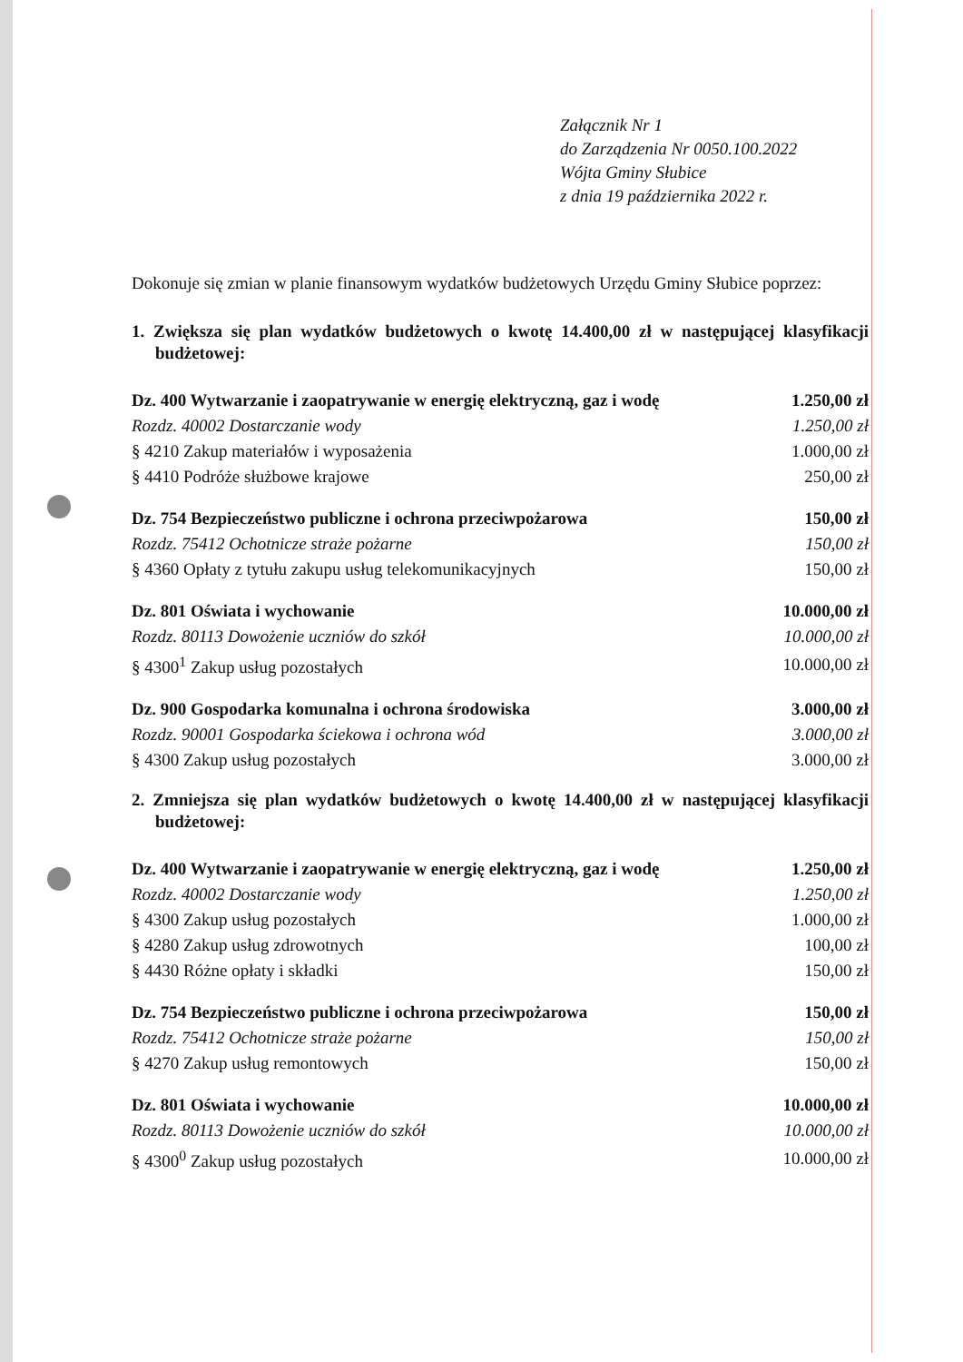Załącznik Nr 1
do Zarządzenia Nr 0050.100.2022
Wójta Gminy Słubice
z dnia 19 października 2022 r.
Dokonuje się zmian w planie finansowym wydatków budżetowych Urzędu Gminy Słubice poprzez:
1. Zwiększa się plan wydatków budżetowych o kwotę 14.400,00 zł w następującej klasyfikacji budżetowej:
| Dz. 400 Wytwarzanie i zaopatrywanie w energię elektryczną, gaz i wodę | 1.250,00 zł |
| Rozdz. 40002 Dostarczanie wody | 1.250,00 zł |
| § 4210 Zakup materiałów i wyposażenia | 1.000,00 zł |
| § 4410 Podróże służbowe krajowe | 250,00 zł |
| Dz. 754 Bezpieczeństwo publiczne i ochrona przeciwpożarowa | 150,00 zł |
| Rozdz. 75412 Ochotnicze straże pożarne | 150,00 zł |
| § 4360 Opłaty z tytułu zakupu usług telekomunikacyjnych | 150,00 zł |
| Dz. 801 Oświata i wychowanie | 10.000,00 zł |
| Rozdz. 80113 Dowożenie uczniów do szkół | 10.000,00 zł |
| § 4300<sup>1</sup> Zakup usług pozostałych | 10.000,00 zł |
| Dz. 900 Gospodarka komunalna i ochrona środowiska | 3.000,00 zł |
| Rozdz. 90001 Gospodarka ściekowa i ochrona wód | 3.000,00 zł |
| § 4300 Zakup usług pozostałych | 3.000,00 zł |
2. Zmniejsza się plan wydatków budżetowych o kwotę 14.400,00 zł w następującej klasyfikacji budżetowej:
| Dz. 400 Wytwarzanie i zaopatrywanie w energię elektryczną, gaz i wodę | 1.250,00 zł |
| Rozdz. 40002 Dostarczanie wody | 1.250,00 zł |
| § 4300 Zakup usług pozostałych | 1.000,00 zł |
| § 4280 Zakup usług zdrowotnych | 100,00 zł |
| § 4430 Różne opłaty i składki | 150,00 zł |
| Dz. 754 Bezpieczeństwo publiczne i ochrona przeciwpożarowa | 150,00 zł |
| Rozdz. 75412 Ochotnicze straże pożarne | 150,00 zł |
| § 4270 Zakup usług remontowych | 150,00 zł |
| Dz. 801 Oświata i wychowanie | 10.000,00 zł |
| Rozdz. 80113 Dowożenie uczniów do szkół | 10.000,00 zł |
| § 4300<sup>0</sup> Zakup usług pozostałych | 10.000,00 zł |